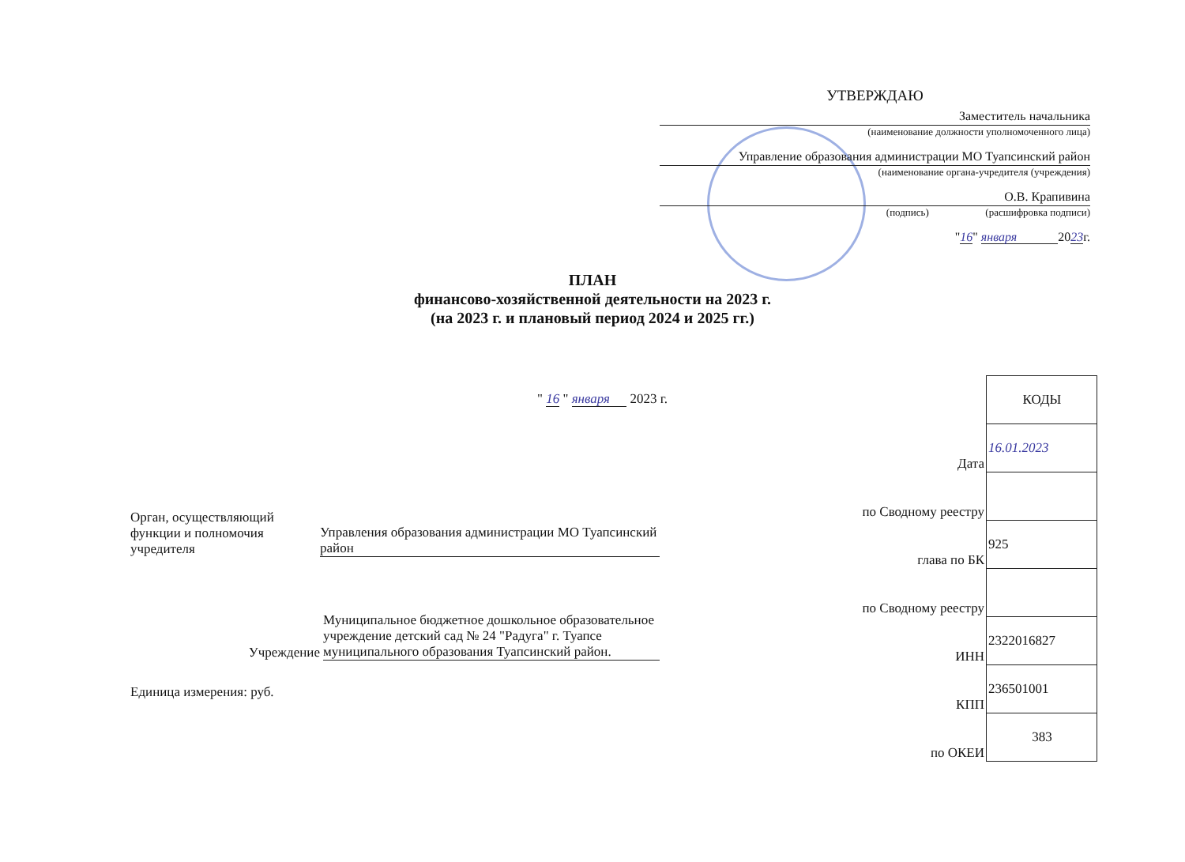УТВЕРЖДАЮ
Заместитель начальника
(наименование должности уполномоченного лица)
Управление образования администрации МО Туапсинский район
(наименование органа-учредителя (учреждения)
О.В. Крапивина
(подпись) (расшифровка подписи)
"16" января 2023г.
ПЛАН
финансово-хозяйственной деятельности на 2023 г.
(на 2023 г. и плановый период 2024 и 2025 гг.)
" 16 " января 2023 г.
| | КОДЫ |
| Дата | 16.01.2023 |
| по Сводному реестру | |
| глава по БК | 925 |
| по Сводному реестру | |
| ИНН | 2322016827 |
| КПП | 236501001 |
| по ОКЕИ | 383 |
Орган, осуществляющий функции и полномочия учредителя
Управления образования администрации МО Туапсинский район
Учреждение
Муниципальное бюджетное дошкольное образовательное учреждение детский сад № 24 "Радуга" г. Туапсе муниципального образования Туапсинский район.
Единица измерения: руб.